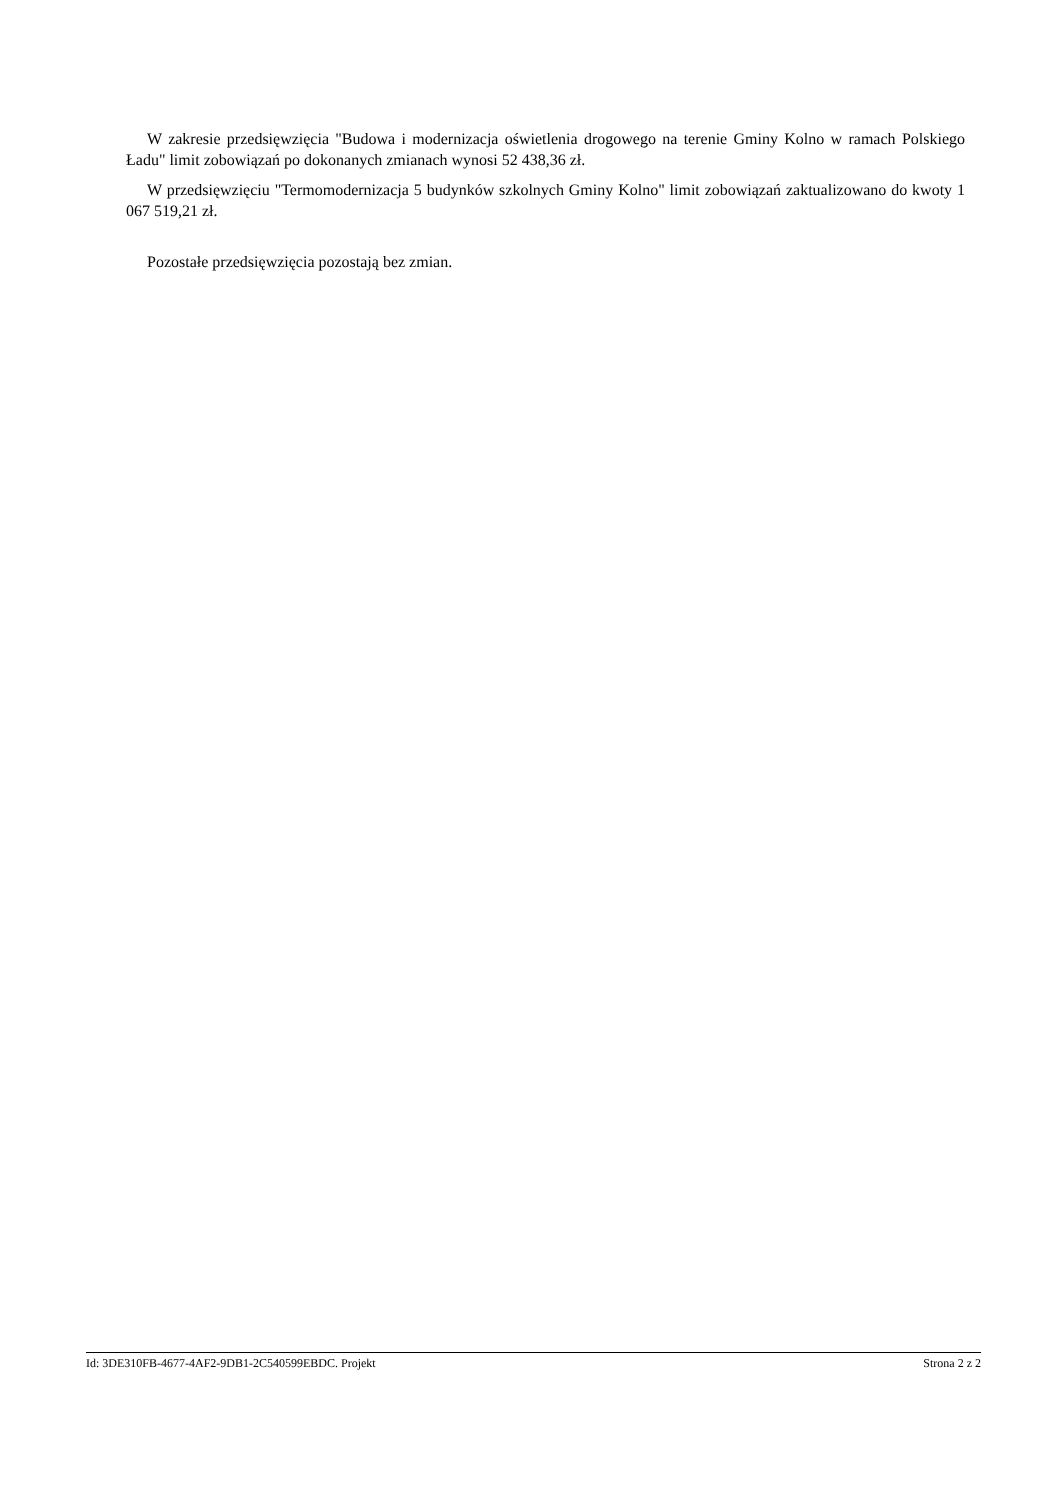W zakresie przedsięwzięcia "Budowa i modernizacja oświetlenia drogowego na terenie Gminy Kolno w ramach Polskiego Ładu" limit zobowiązań po dokonanych zmianach wynosi 52 438,36 zł.
W przedsięwzięciu "Termomodernizacja 5 budynków szkolnych Gminy Kolno" limit zobowiązań zaktualizowano do kwoty 1 067 519,21 zł.
Pozostałe przedsięwzięcia pozostają bez zmian.
Id: 3DE310FB-4677-4AF2-9DB1-2C540599EBDC. Projekt Strona 2 z 2